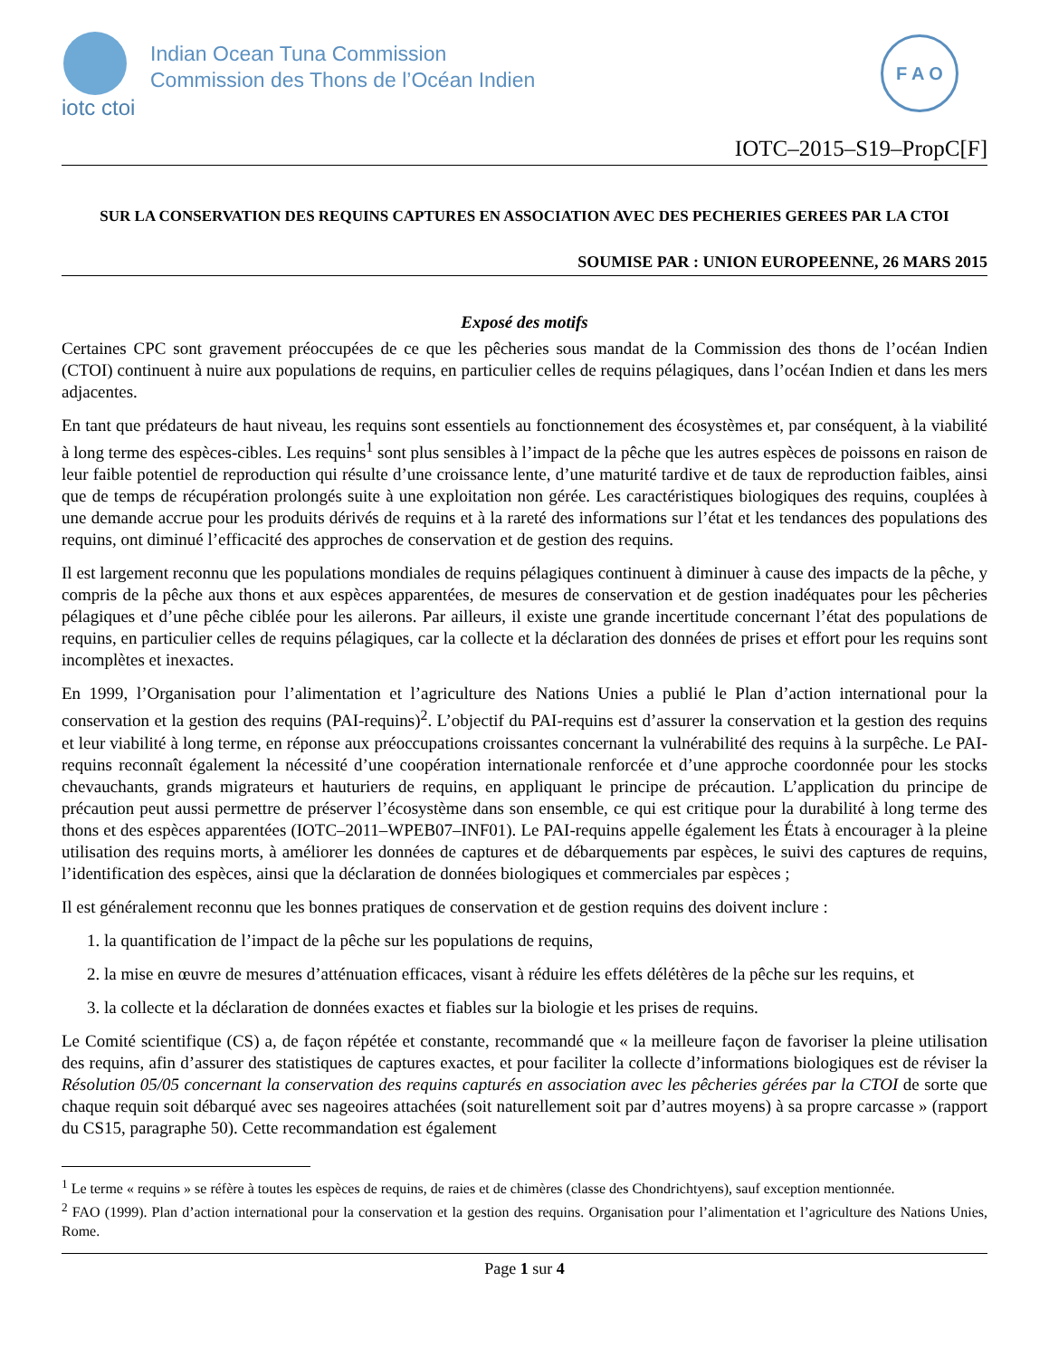iotc ctoi
Indian Ocean Tuna Commission
Commission des Thons de l’Océan Indien
F A O
IOTC–2015–S19–PropC[F]
SUR LA CONSERVATION DES REQUINS CAPTURES EN ASSOCIATION AVEC DES PECHERIES GEREES PAR LA CTOI
SOUMISE PAR : UNION EUROPEENNE, 26 MARS 2015
Exposé des motifs
Certaines CPC sont gravement préoccupées de ce que les pêcheries sous mandat de la Commission des thons de l’océan Indien (CTOI) continuent à nuire aux populations de requins, en particulier celles de requins pélagiques, dans l’océan Indien et dans les mers adjacentes.
En tant que prédateurs de haut niveau, les requins sont essentiels au fonctionnement des écosystèmes et, par conséquent, à la viabilité à long terme des espèces-cibles. Les requins<sup>1</sup> sont plus sensibles à l’impact de la pêche que les autres espèces de poissons en raison de leur faible potentiel de reproduction qui résulte d’une croissance lente, d’une maturité tardive et de taux de reproduction faibles, ainsi que de temps de récupération prolongés suite à une exploitation non gérée. Les caractéristiques biologiques des requins, couplées à une demande accrue pour les produits dérivés de requins et à la rareté des informations sur l’état et les tendances des populations des requins, ont diminué l’efficacité des approches de conservation et de gestion des requins.
Il est largement reconnu que les populations mondiales de requins pélagiques continuent à diminuer à cause des impacts de la pêche, y compris de la pêche aux thons et aux espèces apparentées, de mesures de conservation et de gestion inadéquates pour les pêcheries pélagiques et d’une pêche ciblée pour les ailerons. Par ailleurs, il existe une grande incertitude concernant l’état des populations de requins, en particulier celles de requins pélagiques, car la collecte et la déclaration des données de prises et effort pour les requins sont incomplètes et inexactes.
En 1999, l’Organisation pour l’alimentation et l’agriculture des Nations Unies a publié le Plan d’action international pour la conservation et la gestion des requins (PAI-requins)<sup>2</sup>. L’objectif du PAI-requins est d’assurer la conservation et la gestion des requins et leur viabilité à long terme, en réponse aux préoccupations croissantes concernant la vulnérabilité des requins à la surpêche. Le PAI-requins reconnaît également la nécessité d’une coopération internationale renforcée et d’une approche coordonnée pour les stocks chevauchants, grands migrateurs et hauturiers de requins, en appliquant le principe de précaution. L’application du principe de précaution peut aussi permettre de préserver l’écosystème dans son ensemble, ce qui est critique pour la durabilité à long terme des thons et des espèces apparentées (IOTC–2011–WPEB07–INF01). Le PAI-requins appelle également les États à encourager à la pleine utilisation des requins morts, à améliorer les données de captures et de débarquements par espèces, le suivi des captures de requins, l’identification des espèces, ainsi que la déclaration de données biologiques et commerciales par espèces ;
Il est généralement reconnu que les bonnes pratiques de conservation et de gestion requins des doivent inclure :
1. la quantification de l’impact de la pêche sur les populations de requins,
2. la mise en œuvre de mesures d’atténuation efficaces, visant à réduire les effets délétères de la pêche sur les requins, et
3. la collecte et la déclaration de données exactes et fiables sur la biologie et les prises de requins.
Le Comité scientifique (CS) a, de façon répétée et constante, recommandé que « la meilleure façon de favoriser la pleine utilisation des requins, afin d’assurer des statistiques de captures exactes, et pour faciliter la collecte d’informations biologiques est de réviser la Résolution 05/05 concernant la conservation des requins capturés en association avec les pêcheries gérées par la CTOI de sorte que chaque requin soit débarqué avec ses nageoires attachées (soit naturellement soit par d’autres moyens) à sa propre carcasse » (rapport du CS15, paragraphe 50). Cette recommandation est également
<sup>1</sup> Le terme « requins » se réfère à toutes les espèces de requins, de raies et de chimères (classe des Chondrichtyens), sauf exception mentionnée.
<sup>2</sup> FAO (1999). Plan d’action international pour la conservation et la gestion des requins. Organisation pour l’alimentation et l’agriculture des Nations Unies, Rome.
Page 1 sur 4